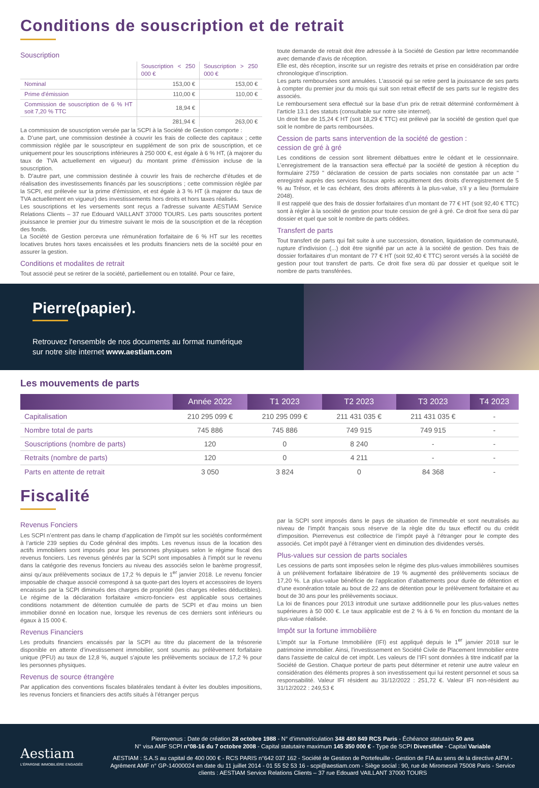Conditions de souscription et de retrait
Souscription
| | Souscription < 250 000 € | Souscription > 250 000 € |
| --- | --- | --- |
| Nominal | 153,00 € | 153,00 € |
| Prime d'émission | 110,00 € | 110,00 € |
| Commission de souscription de 6 % HT soit 7,20 % TTC | 18,94 € | |
| | 281,94 € | 263,00 € |
La commission de souscription versée par la SCPI à la Société de Gestion comporte :
a. D’une part, une commission destinée à couvrir les frais de collecte des capitaux ; cette commission réglée par le souscripteur en supplément de son prix de souscription, et ce uniquement pour les souscriptions inférieures à 250 000 €, est égale à 6 % HT, (à majorer du taux de TVA actuellement en vigueur) du montant prime d’émission incluse de la souscription.
b. D’autre part, une commission destinée à couvrir les frais de recherche d’études et de réalisation des investissements financés par les souscriptions ; cette commission réglée par la SCPI, est prélevée sur la prime d’émission, et est égale à 3 % HT (à majorer du taux de TVA actuellement en vigueur) des investissements hors droits et hors taxes réalisés.
Les souscriptions et les versements sont reçus a l'adresse suivante AESTIAM Service Relations Clients – 37 rue Edouard VAILLANT 37000 TOURS. Les parts souscrites portent jouissance le premier jour du trimestre suivant le mois de la souscription et de la réception des fonds.
La Société de Gestion percevra une rémunération forfaitaire de 6 % HT sur les recettes locatives brutes hors taxes encaissées et les produits financiers nets de la société pour en assurer la gestion.
Conditions et modalites de retrait
Tout associé peut se retirer de la société, partiellement ou en totalité. Pour ce faire,
toute demande de retrait doit être adressée à la Société de Gestion par lettre recommandée avec demande d’avis de réception.
Elle est, dès réception, inscrite sur un registre des retraits et prise en considération par ordre chronologique d’inscription.
Les parts remboursées sont annulées. L’associé qui se retire perd la jouissance de ses parts à compter du premier jour du mois qui suit son retrait effectif de ses parts sur le registre des associés.
Le remboursement sera effectué sur la base d’un prix de retrait déterminé conformément à l’article 13.1 des statuts (consultable sur notre site internet).
Un droit fixe de 15,24 € HT (soit 18,29 € TTC) est prélevé par la société de gestion quel que soit le nombre de parts remboursées.
Cession de parts sans intervention de la société de gestion :
cession de gré à gré
Les conditions de cession sont librement débattues entre le cédant et le cessionnaire. L’enregistrement de la transaction sera effectué par la société de gestion à réception du formulaire 2759 " déclaration de cession de parts sociales non constatée par un acte " enregistré auprès des services fiscaux après acquittement des droits d'enregistrement de 5 % au Trésor, et le cas échéant, des droits afférents à la plus-value, s’il y a lieu (formulaire 2048).
Il est rappelé que des frais de dossier forfaitaires d’un montant de 77 € HT (soit 92,40 € TTC) sont à régler à la société de gestion pour toute cession de gré à gré. Ce droit fixe sera dû par dossier et quel que soit le nombre de parts cédées.
Transfert de parts
Tout transfert de parts qui fait suite à une succession, donation, liquidation de communauté, rupture d’indivision (...) doit être signifié par un acte à la société de gestion. Des frais de dossier forfaitaires d’un montant de 77 € HT (soit 92,40 € TTC) seront versés à la société de gestion pour tout transfert de parts. Ce droit fixe sera dû par dossier et quelque soit le nombre de parts transférées.
Pierre(papier).
Retrouvez l'ensemble de nos documents au format numérique
sur notre site internet www.aestiam.com
Les mouvements de parts
| | Année 2022 | T1 2023 | T2 2023 | T3 2023 | T4 2023 |
| --- | --- | --- | --- | --- | --- |
| Capitalisation | 210 295 099 € | 210 295 099 € | 211 431 035 € | 211 431 035 € | - |
| Nombre total de parts | 745 886 | 745 886 | 749 915 | 749 915 | - |
| Souscriptions (nombre de parts) | 120 | 0 | 8 240 | - | - |
| Retraits (nombre de parts) | 120 | 0 | 4 211 | - | - |
| Parts en attente de retrait | 3 050 | 3 824 | 0 | 84 368 | - |
Fiscalité
Revenus Fonciers
Les SCPI n’entrent pas dans le champ d’application de l’impôt sur les sociétés conformément à l’article 239 septies du Code général des impôts. Les revenus issus de la location des actifs immobiliers sont imposés pour les personnes physiques selon le régime fiscal des revenus fonciers. Les revenus générés par la SCPI sont imposables à l’impôt sur le revenu dans la catégorie des revenus fonciers au niveau des associés selon le barème progressif, ainsi qu’aux prélèvements sociaux de 17,2 % depuis le 1<sup>er</sup> janvier 2018. Le revenu foncier imposable de chaque associé correspond à sa quote-part des loyers et accessoires de loyers encaissés par la SCPI diminués des charges de propriété (les charges réelles déductibles). Le régime de la déclaration forfaitaire «micro-foncier» est applicable sous certaines conditions notamment de détention cumulée de parts de SCPI et d’au moins un bien immobilier donné en location nue, lorsque les revenus de ces derniers sont inférieurs ou égaux à 15 000 €.
Revenus Financiers
Les produits financiers encaissés par la SCPI au titre du placement de la trésorerie disponible en attente d’investissement immobilier, sont soumis au prélèvement forfaitaire unique (PFU) au taux de 12,8 %, auquel s'ajoute les prélèvements sociaux de 17,2 % pour les personnes physiques.
Revenus de source étrangère
Par application des conventions fiscales bilatérales tendant à éviter les doubles impositions, les revenus fonciers et financiers des actifs situés à l’étranger perçus
par la SCPI sont imposés dans le pays de situation de l’immeuble et sont neutralisés au niveau de l’impôt français sous réserve de la règle dite du taux effectif ou du crédit d'imposition. Pierrevenus est collectrice de l’impôt payé à l’étranger pour le compte des associés. Cet impôt payé à l’étranger vient en diminution des dividendes versés.
Plus-values sur cession de parts sociales
Les cessions de parts sont imposées selon le régime des plus-values immobilières soumises à un prélèvement forfaitaire libératoire de 19 % augmenté des prélèvements sociaux de 17,20 %. La plus-value bénéficie de l’application d’abattements pour durée de détention et d’une exonération totale au bout de 22 ans de détention pour le prélèvement forfaitaire et au bout de 30 ans pour les prélèvements sociaux.
La loi de finances pour 2013 introduit une surtaxe additionnelle pour les plus-values nettes supérieures à 50 000 €. Le taux applicable est de 2 % à 6 % en fonction du montant de la plus-value réalisée.
Impôt sur la fortune immobilière
L’impôt sur la Fortune Immobilière (IFI) est appliqué depuis le 1<sup>er</sup> janvier 2018 sur le patrimoine immobilier. Ainsi, l'investissement en Société Civile de Placement Immobilier entre dans l'assiette de calcul de cet impôt. Les valeurs de l’IFI sont données à titre indicatif par la Société de Gestion. Chaque porteur de parts peut déterminer et retenir une autre valeur en considération des éléments propres à son investissement qui lui restent personnel et sous sa responsabilité. Valeur IFI résident au 31/12/2022 : 251,72 €. Valeur IFI non-résident au 31/12/2022 : 249,53 €
Aestiam
L'ÉPARGNE IMMOBILIÈRE ENGAGÉE
Pierrevenus : Date de création 28 octobre 1988 - N° d’immatriculation 348 480 849 RCS Paris - Échéance statutaire 50 ans
N° visa AMF SCPI n°08-16 du 7 octobre 2008 - Capital statutaire maximum 145 350 000 € - Type de SCPI Diversifiée - Capital Variable
AESTIAM : S.A.S au capital de 400 000 € - RCS PARIS n°642 037 162 - Société de Gestion de Portefeuille - Gestion de FIA au sens de la directive AIFM - Agrément AMF n° GP-14000024 en date du 11 juillet 2014 - 01 55 52 53 16 - scpi@aestiam.com - Siège social : 90, rue de Miromesnil 75008 Paris - Service clients : AESTIAM Service Relations Clients – 37 rue Edouard VAILLANT 37000 TOURS